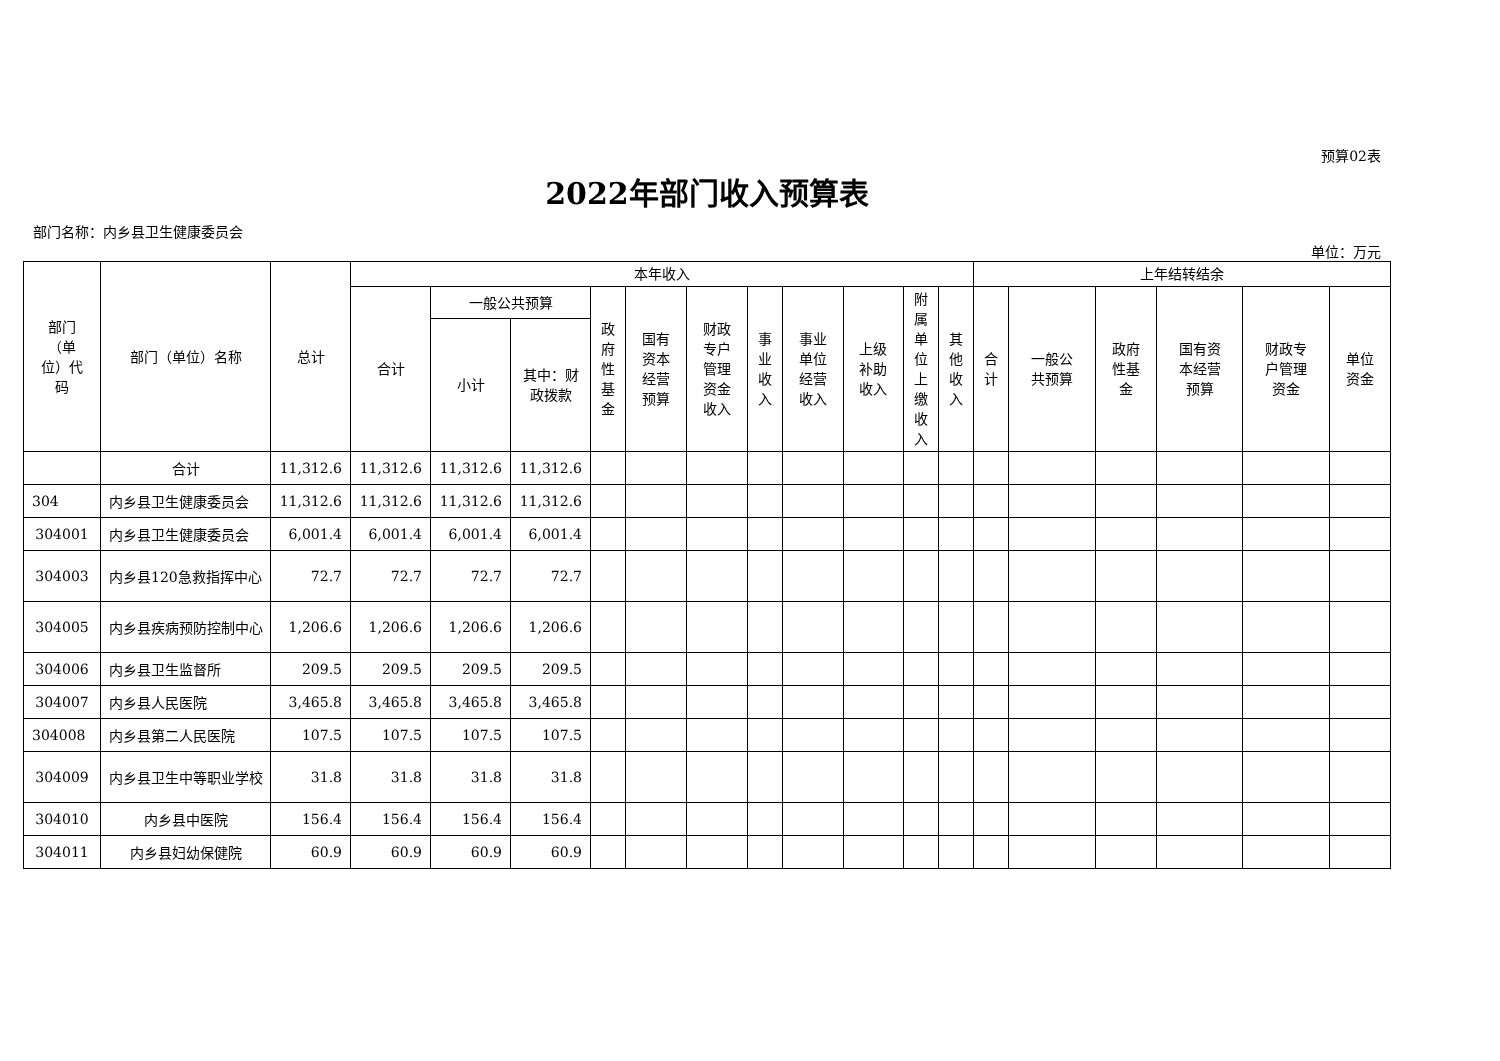预算02表
2022年部门收入预算表
部门名称：内乡县卫生健康委员会
单位：万元
| 部门 （单 位）代 码 | 部门（单位）名称 | 总计 | 本年收入 | | | | | | | | | | | 上年结转结余 | | | | | |
| --- | --- | --- | --- | --- | --- | --- | --- | --- | --- | --- | --- | --- | --- | --- | --- | --- | --- | --- | --- |
| | | | 合计 | 一般公共预算 | | 政 府 性 基 金 | 国有 资本 经营 预算 | 财政 专户 管理 资金 收入 | 事 业 收 入 | 事业 单位 经营 收入 | 上级 补助 收入 | 附 属 单 位 上 缴 收 入 | 其 他 收 入 | 合 计 | 一般公 共预算 | 政府 性基 金 | 国有资 本经营 预算 | 财政专 户管理 资金 | 单位 资金 |
| | | | | 小计 | 其中：财 政拨款 | | | | | | | | | | | | | | |
| | 合计 | 11,312.6 | 11,312.6 | 11,312.6 | 11,312.6 | | | | | | | | | | | | | | |
| 304 | 内乡县卫生健康委员会 | 11,312.6 | 11,312.6 | 11,312.6 | 11,312.6 | | | | | | | | | | | | | | |
| 304001 | 内乡县卫生健康委员会 | 6,001.4 | 6,001.4 | 6,001.4 | 6,001.4 | | | | | | | | | | | | | | |
| 304003 | 内乡县120急救指挥中心 | 72.7 | 72.7 | 72.7 | 72.7 | | | | | | | | | | | | | | |
| 304005 | 内乡县疾病预防控制中心 | 1,206.6 | 1,206.6 | 1,206.6 | 1,206.6 | | | | | | | | | | | | | | |
| 304006 | 内乡县卫生监督所 | 209.5 | 209.5 | 209.5 | 209.5 | | | | | | | | | | | | | | |
| 304007 | 内乡县人民医院 | 3,465.8 | 3,465.8 | 3,465.8 | 3,465.8 | | | | | | | | | | | | | | |
| 304008 | 内乡县第二人民医院 | 107.5 | 107.5 | 107.5 | 107.5 | | | | | | | | | | | | | | |
| 304009 | 内乡县卫生中等职业学校 | 31.8 | 31.8 | 31.8 | 31.8 | | | | | | | | | | | | | | |
| 304010 | 内乡县中医院 | 156.4 | 156.4 | 156.4 | 156.4 | | | | | | | | | | | | | | |
| 304011 | 内乡县妇幼保健院 | 60.9 | 60.9 | 60.9 | 60.9 | | | | | | | | | | | | | | |